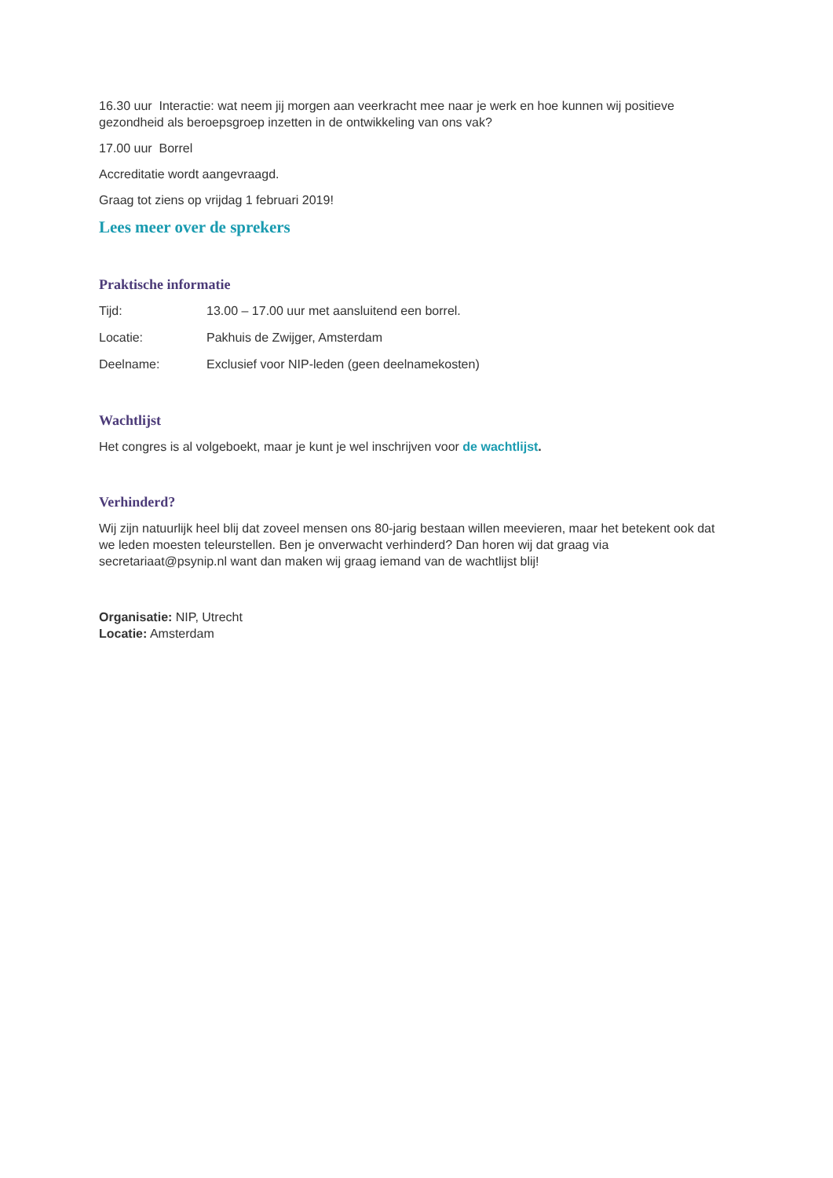16.30 uur Interactie: wat neem jij morgen aan veerkracht mee naar je werk en hoe kunnen wij positieve gezondheid als beroepsgroep inzetten in de ontwikkeling van ons vak?
17.00 uur Borrel
Accreditatie wordt aangevraagd.
Graag tot ziens op vrijdag 1 februari 2019!
Lees meer over de sprekers
Praktische informatie
Tijd: 13.00 – 17.00 uur met aansluitend een borrel.
Locatie: Pakhuis de Zwijger, Amsterdam
Deelname: Exclusief voor NIP-leden (geen deelnamekosten)
Wachtlijst
Het congres is al volgeboekt, maar je kunt je wel inschrijven voor de wachtlijst.
Verhinderd?
Wij zijn natuurlijk heel blij dat zoveel mensen ons 80-jarig bestaan willen meevieren, maar het betekent ook dat we leden moesten teleurstellen. Ben je onverwacht verhinderd? Dan horen wij dat graag via secretariaat@psynip.nl want dan maken wij graag iemand van de wachtlijst blij!
Organisatie: NIP, Utrecht
Locatie: Amsterdam